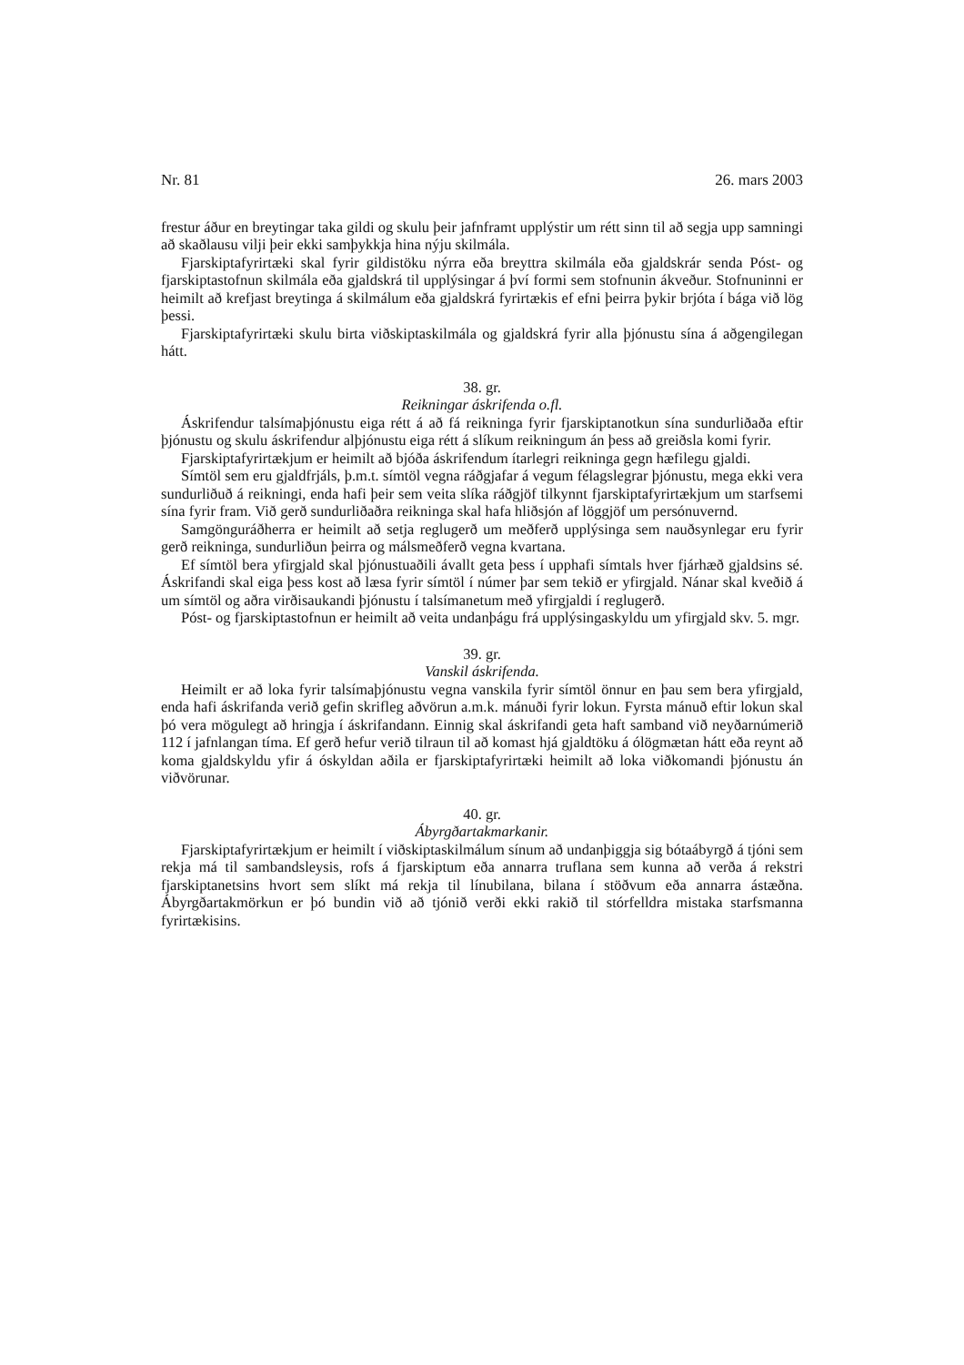Nr. 81 26. mars 2003
frestur áður en breytingar taka gildi og skulu þeir jafnframt upplýstir um rétt sinn til að segja upp samningi að skaðlausu vilji þeir ekki samþykkja hina nýju skilmála.
Fjarskiptafyrirtæki skal fyrir gildistöku nýrra eða breyttra skilmála eða gjaldskrár senda Póst- og fjarskiptastofnun skilmála eða gjaldskrá til upplýsingar á því formi sem stofnunin ákveður. Stofnuninni er heimilt að krefjast breytinga á skilmálum eða gjaldskrá fyrirtækis ef efni þeirra þykir brjóta í bága við lög þessi.
Fjarskiptafyrirtæki skulu birta viðskiptaskilmála og gjaldskrá fyrir alla þjónustu sína á aðgengilegan hátt.
38. gr.
Reikningar áskrifenda o.fl.
Áskrifendur talsímaþjónustu eiga rétt á að fá reikninga fyrir fjarskiptanotkun sína sundurliðaða eftir þjónustu og skulu áskrifendur alþjónustu eiga rétt á slíkum reikningum án þess að greiðsla komi fyrir.
Fjarskiptafyrirtækjum er heimilt að bjóða áskrifendum ítarlegri reikninga gegn hæfilegu gjaldi.
Símtöl sem eru gjaldfrjáls, þ.m.t. símtöl vegna ráðgjafar á vegum félagslegrar þjónustu, mega ekki vera sundurliðuð á reikningi, enda hafi þeir sem veita slíka ráðgjöf tilkynnt fjarskiptafyrirtækjum um starfsemi sína fyrir fram. Við gerð sundurliðaðra reikninga skal hafa hliðsjón af löggjöf um persónuvernd.
Samgönguráðherra er heimilt að setja reglugerð um meðferð upplýsinga sem nauðsynlegar eru fyrir gerð reikninga, sundurliðun þeirra og málsmeðferð vegna kvartana.
Ef símtöl bera yfirgjald skal þjónustuaðili ávallt geta þess í upphafi símtals hver fjárhæð gjaldsins sé. Áskrifandi skal eiga þess kost að læsa fyrir símtöl í númer þar sem tekið er yfirgjald. Nánar skal kveðið á um símtöl og aðra virðisaukandi þjónustu í talsímanetum með yfirgjaldi í reglugerð.
Póst- og fjarskiptastofnun er heimilt að veita undanþágu frá upplýsingaskyldu um yfirgjald skv. 5. mgr.
39. gr.
Vanskil áskrifenda.
Heimilt er að loka fyrir talsímaþjónustu vegna vanskila fyrir símtöl önnur en þau sem bera yfirgjald, enda hafi áskrifanda verið gefin skrifleg aðvörun a.m.k. mánuði fyrir lokun. Fyrsta mánuð eftir lokun skal þó vera mögulegt að hringja í áskrifandann. Einnig skal áskrifandi geta haft samband við neyðarnúmerið 112 í jafnlangan tíma. Ef gerð hefur verið tilraun til að komast hjá gjaldtöku á ólögmætan hátt eða reynt að koma gjaldskyldu yfir á óskyldan aðila er fjarskiptafyrirtæki heimilt að loka viðkomandi þjónustu án viðvörunar.
40. gr.
Ábyrgðartakmarkanir.
Fjarskiptafyrirtækjum er heimilt í viðskiptaskilmálum sínum að undanþiggja sig bótaábyrgð á tjóni sem rekja má til sambandsleysis, rofs á fjarskiptum eða annarra truflana sem kunna að verða á rekstri fjarskiptanetsins hvort sem slíkt má rekja til línubilana, bilana í stöðvum eða annarra ástæðna. Ábyrgðartakmörkun er þó bundin við að tjónið verði ekki rakið til stórfelldra mistaka starfsmanna fyrirtækisins.